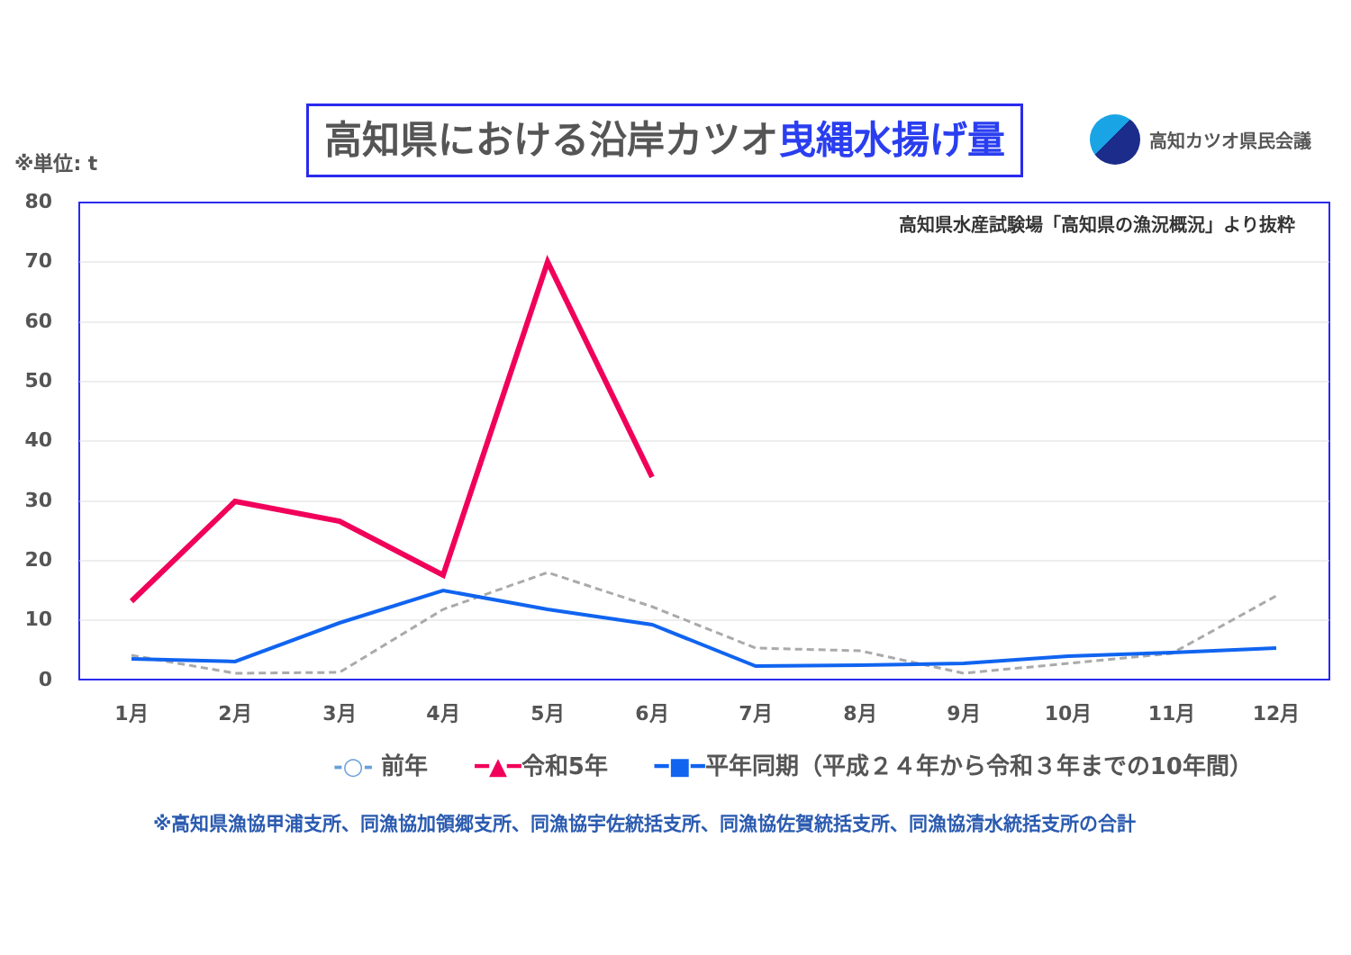※単位: t
高知県における沿岸カツオ曳縄水揚げ量 高知カツオ県民会議
80
70
60
50
40
30
20
10
0
高知県水産試験場「高知県の漁況概況」より抜粋
1月
2月
3月
4月
5月
6月
7月
8月
9月
10月
11月
12月
-○- 前年　　━▲━令和5年　　━■━平年同期（平成２４年から令和３年までの10年間）
※高知県漁協甲浦支所、同漁協加領郷支所、同漁協宇佐統括支所、同漁協佐賀統括支所、同漁協清水統括支所の合計